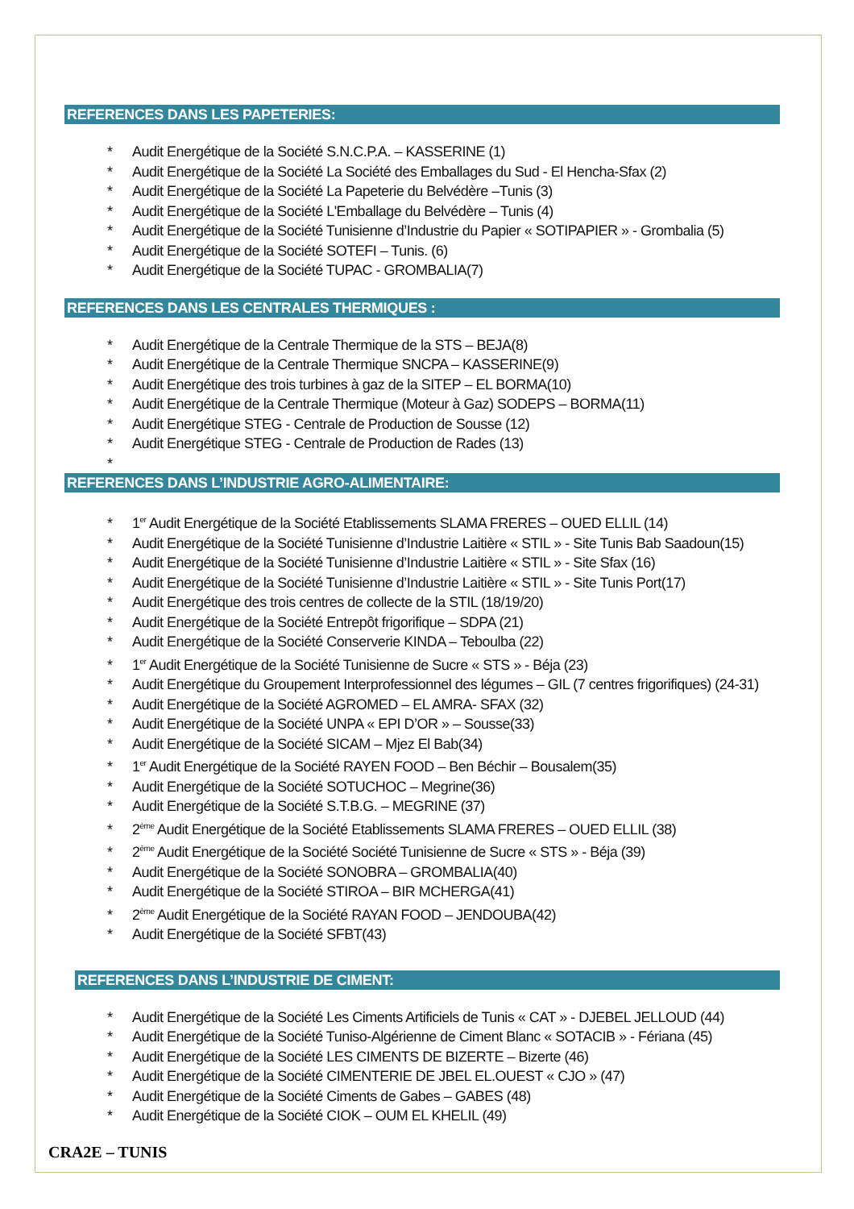REFERENCES DANS LES PAPETERIES:
* Audit Energétique de la Société S.N.C.P.A. – KASSERINE (1)
* Audit Energétique de la Société La Société des Emballages du Sud - El Hencha-Sfax (2)
* Audit Energétique de la Société La Papeterie du Belvédère –Tunis (3)
* Audit Energétique de la Société L'Emballage du Belvédère – Tunis (4)
* Audit Energétique de la Société Tunisienne d’Industrie du Papier « SOTIPAPIER » - Grombalia (5)
* Audit Energétique de la Société SOTEFI – Tunis. (6)
* Audit Energétique de la Société TUPAC - GROMBALIA(7)
REFERENCES DANS LES CENTRALES THERMIQUES :
* Audit Energétique de la Centrale Thermique de la STS – BEJA(8)
* Audit Energétique de la Centrale Thermique SNCPA – KASSERINE(9)
* Audit Energétique des trois turbines à gaz de la SITEP – EL BORMA(10)
* Audit Energétique de la Centrale Thermique (Moteur à Gaz) SODEPS – BORMA(11)
* Audit Energétique STEG - Centrale de Production de Sousse (12)
* Audit Energétique STEG - Centrale de Production de Rades (13)
*
REFERENCES DANS L’INDUSTRIE AGRO-ALIMENTAIRE:
* 1<sup>er</sup> Audit Energétique de la Société Etablissements SLAMA FRERES – OUED ELLIL (14)
* Audit Energétique de la Société Tunisienne d’Industrie Laitière « STIL » - Site Tunis Bab Saadoun(15)
* Audit Energétique de la Société Tunisienne d’Industrie Laitière « STIL » - Site Sfax (16)
* Audit Energétique de la Société Tunisienne d’Industrie Laitière « STIL » - Site Tunis Port(17)
* Audit Energétique des trois centres de collecte de la STIL (18/19/20)
* Audit Energétique de la Société Entrepôt frigorifique – SDPA (21)
* Audit Energétique de la Société Conserverie KINDA – Teboulba (22)
* 1<sup>er</sup> Audit Energétique de la Société Tunisienne de Sucre « STS » - Béja (23)
* Audit Energétique du Groupement Interprofessionnel des légumes – GIL (7 centres frigorifiques) (24-31)
* Audit Energétique de la Société AGROMED – EL AMRA- SFAX (32)
* Audit Energétique de la Société UNPA « EPI D’OR » – Sousse(33)
* Audit Energétique de la Société SICAM – Mjez El Bab(34)
* 1<sup>er</sup> Audit Energétique de la Société RAYEN FOOD – Ben Béchir – Bousalem(35)
* Audit Energétique de la Société SOTUCHOC – Megrine(36)
* Audit Energétique de la Société S.T.B.G. – MEGRINE (37)
* 2<sup>ème</sup> Audit Energétique de la Société Etablissements SLAMA FRERES – OUED ELLIL (38)
* 2<sup>ème</sup> Audit Energétique de la Société Société Tunisienne de Sucre « STS » - Béja (39)
* Audit Energétique de la Société SONOBRA – GROMBALIA(40)
* Audit Energétique de la Société STIROA – BIR MCHERGA(41)
* 2<sup>ème</sup> Audit Energétique de la Société RAYAN FOOD – JENDOUBA(42)
* Audit Energétique de la Société SFBT(43)
REFERENCES DANS L’INDUSTRIE DE CIMENT:
* Audit Energétique de la Société Les Ciments Artificiels de Tunis « CAT » - DJEBEL JELLOUD (44)
* Audit Energétique de la Société Tuniso-Algérienne de Ciment Blanc « SOTACIB » - Fériana (45)
* Audit Energétique de la Société LES CIMENTS DE BIZERTE – Bizerte (46)
* Audit Energétique de la Société CIMENTERIE DE JBEL EL.OUEST « CJO » (47)
* Audit Energétique de la Société Ciments de Gabes – GABES (48)
* Audit Energétique de la Société CIOK – OUM EL KHELIL (49)
CRA2E – TUNIS